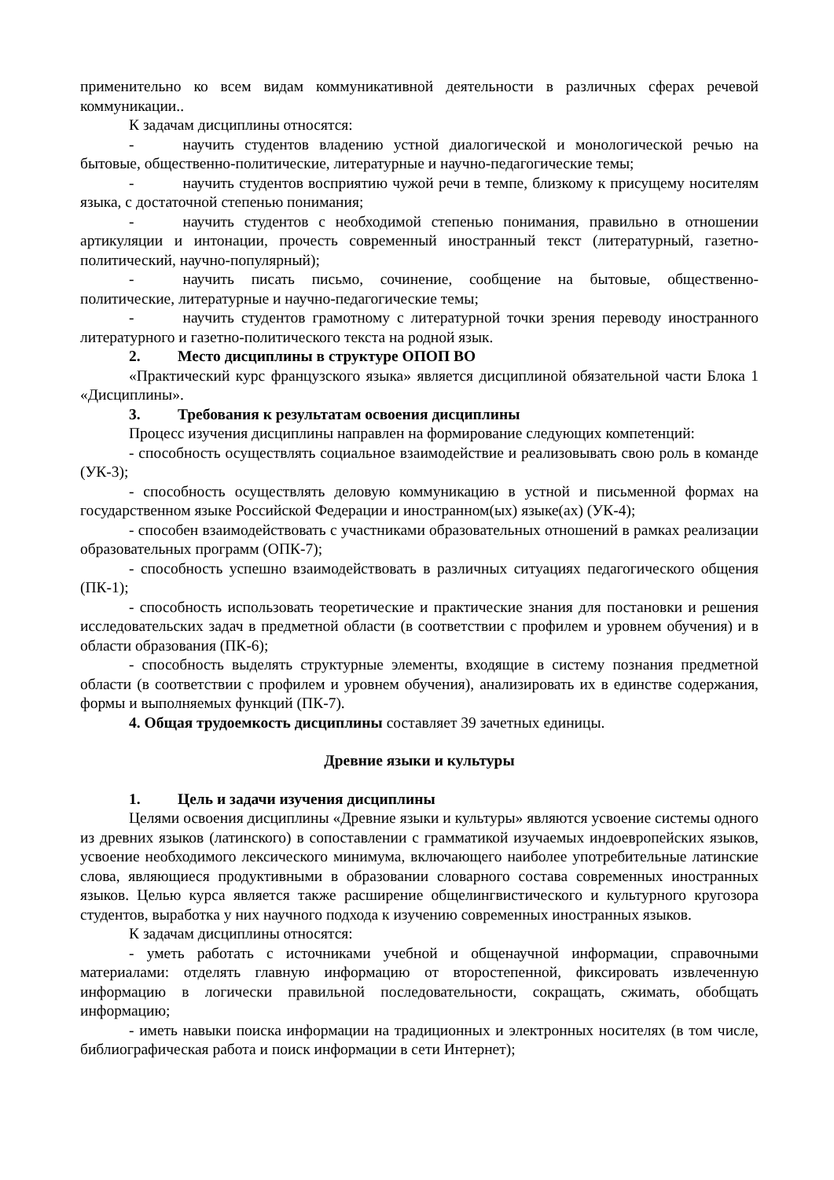применительно ко всем видам коммуникативной деятельности в различных сферах речевой коммуникации..
К задачам дисциплины относятся:
- научить студентов владению устной диалогической и монологической речью на бытовые, общественно-политические, литературные и научно-педагогические темы;
- научить студентов восприятию чужой речи в темпе, близкому к присущему носителям языка, с достаточной степенью понимания;
- научить студентов с необходимой степенью понимания, правильно в отношении артикуляции и интонации, прочесть современный иностранный текст (литературный, газетно-политический, научно-популярный);
- научить писать письмо, сочинение, сообщение на бытовые, общественно-политические, литературные и научно-педагогические темы;
- научить студентов грамотному с литературной точки зрения переводу иностранного литературного и газетно-политического текста на родной язык.
2. Место дисциплины в структуре ОПОП ВО
«Практический курс французского языка» является дисциплиной обязательной части Блока 1 «Дисциплины».
3. Требования к результатам освоения дисциплины
Процесс изучения дисциплины направлен на формирование следующих компетенций:
- способность осуществлять социальное взаимодействие и реализовывать свою роль в команде (УК-3);
- способность осуществлять деловую коммуникацию в устной и письменной формах на государственном языке Российской Федерации и иностранном(ых) языке(ах) (УК-4);
- способен взаимодействовать с участниками образовательных отношений в рамках реализации образовательных программ (ОПК-7);
- способность успешно взаимодействовать в различных ситуациях педагогического общения (ПК-1);
- способность использовать теоретические и практические знания для постановки и решения исследовательских задач в предметной области (в соответствии с профилем и уровнем обучения) и в области образования (ПК-6);
- способность выделять структурные элементы, входящие в систему познания предметной области (в соответствии с профилем и уровнем обучения), анализировать их в единстве содержания, формы и выполняемых функций (ПК-7).
4. Общая трудоемкость дисциплины составляет 39 зачетных единицы.
Древние языки и культуры
1. Цель и задачи изучения дисциплины
Целями освоения дисциплины «Древние языки и культуры» являются усвоение системы одного из древних языков (латинского) в сопоставлении с грамматикой изучаемых индоевропейских языков, усвоение необходимого лексического минимума, включающего наиболее употребительные латинские слова, являющиеся продуктивными в образовании словарного состава современных иностранных языков. Целью курса является также расширение общелингвистического и культурного кругозора студентов, выработка у них научного подхода к изучению современных иностранных языков.
К задачам дисциплины относятся:
- уметь работать с источниками учебной и общенаучной информации, справочными материалами: отделять главную информацию от второстепенной, фиксировать извлеченную информацию в логически правильной последовательности, сокращать, сжимать, обобщать информацию;
- иметь навыки поиска информации на традиционных и электронных носителях (в том числе, библиографическая работа и поиск информации в сети Интернет);